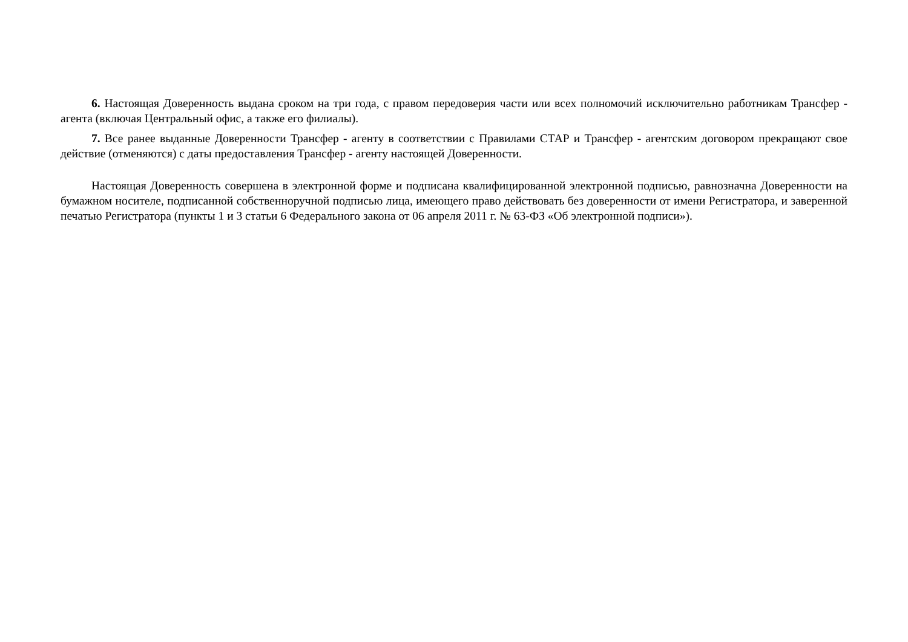6. Настоящая Доверенность выдана сроком на три года, с правом передоверия части или всех полномочий исключительно работникам Трансфер - агента (включая Центральный офис, а также его филиалы).
7. Все ранее выданные Доверенности Трансфер - агенту в соответствии с Правилами СТАР и Трансфер - агентским договором прекращают свое действие (отменяются) с даты предоставления Трансфер - агенту настоящей Доверенности.
Настоящая Доверенность совершена в электронной форме и подписана квалифицированной электронной подписью, равнозначна Доверенности на бумажном носителе, подписанной собственноручной подписью лица, имеющего право действовать без доверенности от имени Регистратора, и заверенной печатью Регистратора (пункты 1 и 3 статьи 6 Федерального закона от 06 апреля 2011 г. № 63-ФЗ «Об электронной подписи»).